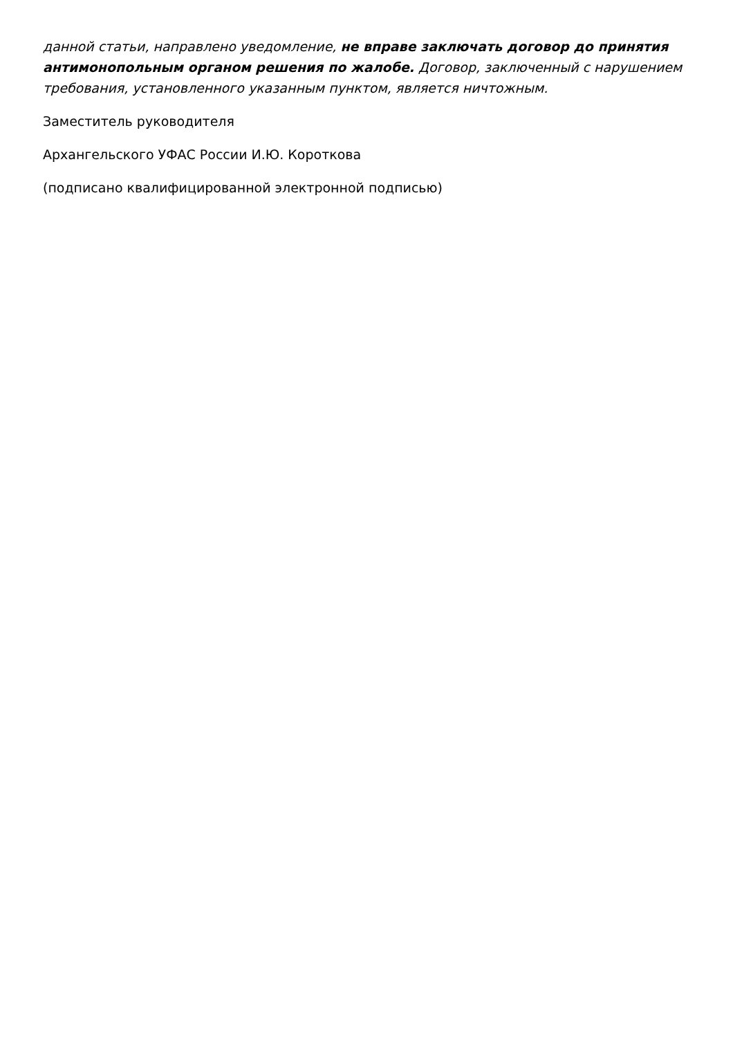данной статьи, направлено уведомление, не вправе заключать договор до принятия антимонопольным органом решения по жалобе. Договор, заключенный с нарушением требования, установленного указанным пунктом, является ничтожным.
Заместитель руководителя
Архангельского УФАС России И.Ю. Короткова
(подписано квалифицированной электронной подписью)